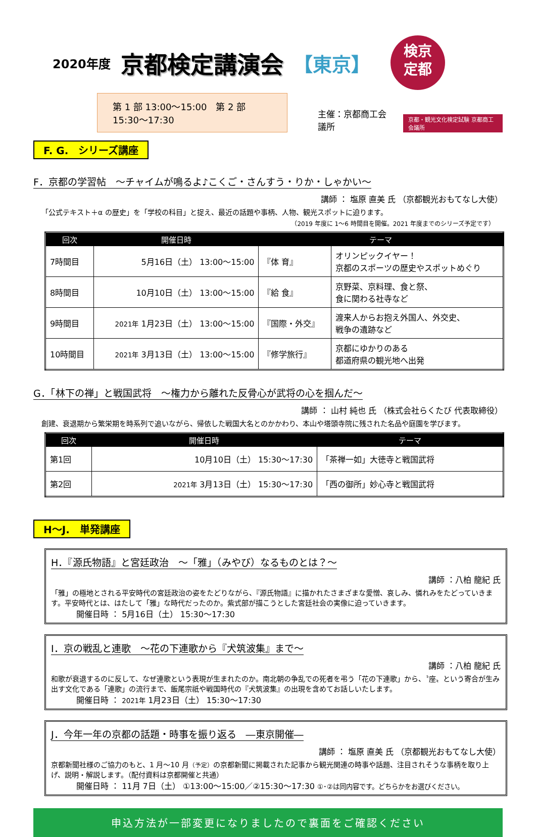2020年度 京都検定講演会 【東京】
検京
定都
第 1 部 13:00～15:00　第 2 部 15:30～17:30
主催：京都商工会議所 京都・観光文化検定試験 京都商工会議所
F. G.　シリーズ講座
F．京都の学習帖　～チャイムが鳴るよ♪こくご・さんすう・りか・しゃかい～
講師 ： 塩原 直美 氏 （京都観光おもてなし大使）
「公式テキスト＋α の歴史」を「学校の科目」と捉え、最近の話題や事柄、人物、観光スポットに迫ります。
（2019 年度に 1～6 時間目を開催。2021 年度までのシリーズ予定です）
| 回次 | 開催日時 | テーマ | |
| --- | --- | --- | --- |
| 7時間目 | 5月16日（土） 13:00～15:00 | 『体 育』 | オリンピックイヤー！ 京都のスポーツの歴史やスポットめぐり |
| 8時間目 | 10月10日（土） 13:00～15:00 | 『給 食』 | 京野菜、京料理、食と祭、 食に関わる社寺など |
| 9時間目 | 2021年 1月23日（土） 13:00～15:00 | 『国際・外交』 | 渡来人からお抱え外国人、外交史、 戦争の遺跡など |
| 10時間目 | 2021年 3月13日（土） 13:00～15:00 | 『修学旅行』 | 京都にゆかりのある 都道府県の観光地へ出発 |
G．「林下の禅」と戦国武将　～権力から離れた反骨心が武将の心を掴んだ～
講師 ： 山村 純也 氏 （株式会社らくたび 代表取締役）
創建、衰退期から繁栄期を時系列で追いながら、帰依した戦国大名とのかかわり、本山や塔頭寺院に残された名品や庭園を学びます。
| 回次 | 開催日時 | テーマ |
| --- | --- | --- |
| 第1回 | 10月10日（土） 15:30～17:30 | 「茶禅一如」大徳寺と戦国武将 |
| 第2回 | 2021年 3月13日（土） 15:30～17:30 | 「西の御所」妙心寺と戦国武将 |
H～J.　単発講座
H．『源氏物語』と宮廷政治　～「雅」（みやび）なるものとは？～
講師 ：八柏 龍紀 氏
「雅」の極地とされる平安時代の宮廷政治の姿をたどりながら、『源氏物語』に描かれたさまざまな愛憎、哀しみ、憐れみをたどっていきます。平安時代とは、はたして「雅」な時代だったのか。紫式部が描こうとした宮廷社会の実像に迫っていきます。
開催日時 ： 5月16日（土） 15:30～17:30
I．京の戦乱と連歌　～花の下連歌から『犬筑波集』まで～
講師 ：八柏 龍紀 氏
和歌が衰退するのに反して、なぜ連歌という表現が生まれたのか。南北朝の争乱での死者を弔う「花の下連歌」から、〝座〟という寄合が生み出す文化である「連歌」の流行まで、飯尾宗祇や戦国時代の『犬筑波集』の出現を含めてお話しいたします。
開催日時 ： 2021年 1月23日（土） 15:30～17:30
J．今年一年の京都の話題・時事を振り返る　―東京開催―
講師 ： 塩原 直美 氏 （京都観光おもてなし大使）
京都新聞社様のご協力のもと、1 月～10 月（予定）の京都新聞に掲載された記事から観光関連の時事や話題、注目されそうな事柄を取り上げ、説明・解説します。（配付資料は京都開催と共通）
開催日時 ： 11月 7日（土） ①13:00～15:00／②15:30～17:30 ①･②は同内容です。どちらかをお選びください。
申込方法が一部変更になりましたので裏面をご確認ください